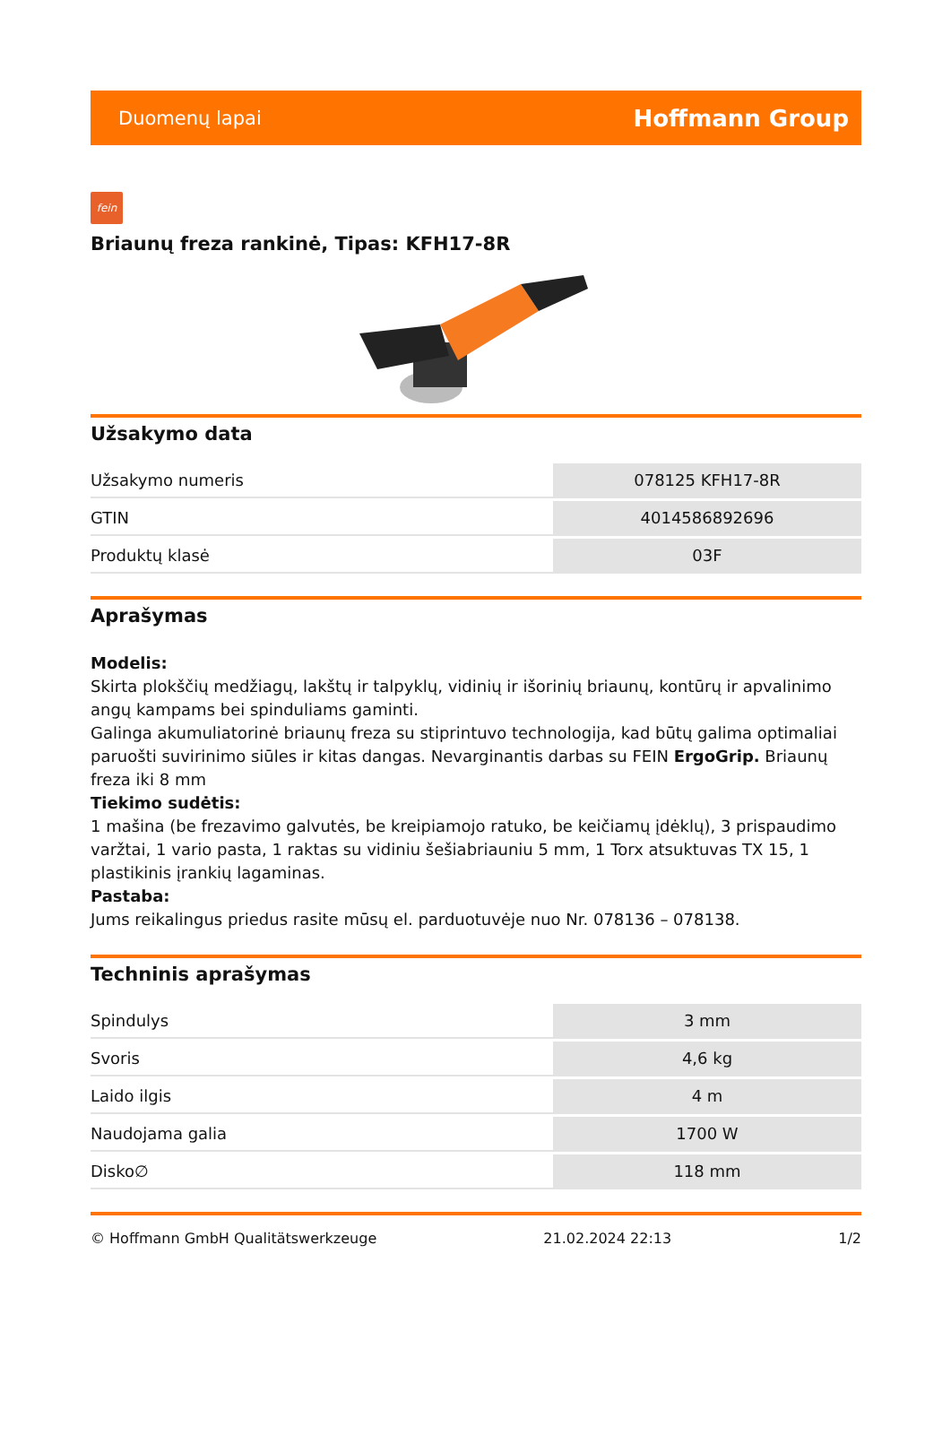Duomenų lapai Hoffmann Group
fein
Briaunų freza rankinė, Tipas: KFH17-8R
Užsakymo data
| Užsakymo numeris | 078125 KFH17-8R |
| GTIN | 4014586892696 |
| Produktų klasė | 03F |
Aprašymas
Modelis:
Skirta plokščių medžiagų, lakštų ir talpyklų, vidinių ir išorinių briaunų, kontūrų ir apvalinimo angų kampams bei spinduliams gaminti.
Galinga akumuliatorinė briaunų freza su stiprintuvo technologija, kad būtų galima optimaliai paruošti suvirinimo siūles ir kitas dangas. Nevarginantis darbas su FEIN ErgoGrip. Briaunų freza iki 8 mm
Tiekimo sudėtis:
1 mašina (be frezavimo galvutės, be kreipiamojo ratuko, be keičiamų įdėklų), 3 prispaudimo varžtai, 1 vario pasta, 1 raktas su vidiniu šešiabriauniu 5 mm, 1 Torx atsuktuvas TX 15, 1 plastikinis įrankių lagaminas.
Pastaba:
Jums reikalingus priedus rasite mūsų el. parduotuvėje nuo Nr. 078136 – 078138.
Techninis aprašymas
| Spindulys | 3 mm |
| Svoris | 4,6 kg |
| Laido ilgis | 4 m |
| Naudojama galia | 1700 W |
| Disko∅ | 118 mm |
© Hoffmann GmbH Qualitätswerkzeuge 21.02.2024 22:13 1/2